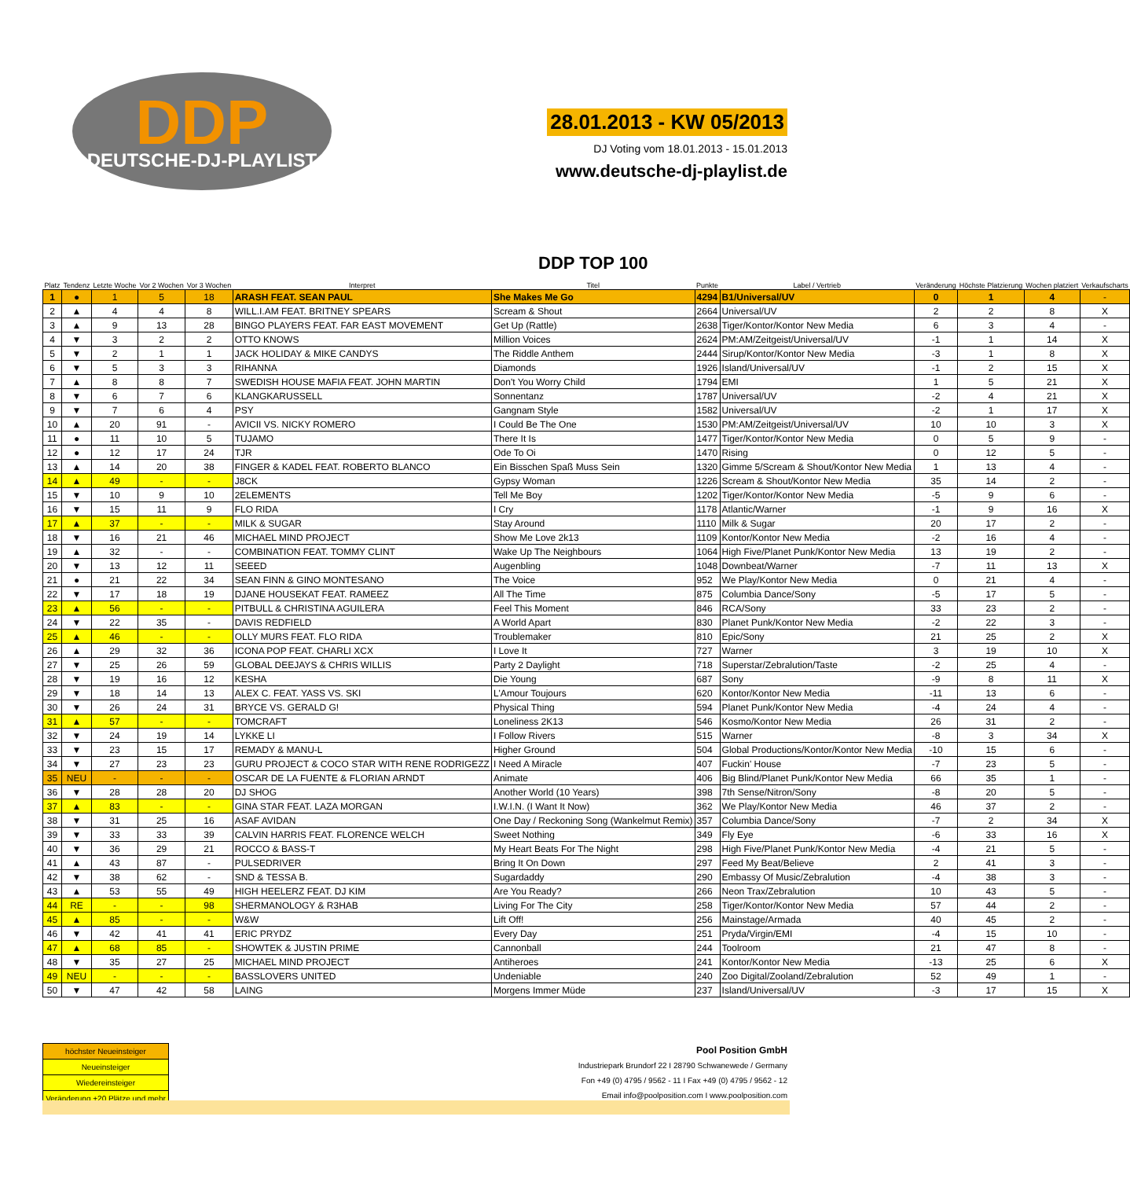DDP DEUTSCHE-DJ-PLAYLIST
28.01.2013 - KW 05/2013
DJ Voting vom 18.01.2013 - 15.01.2013
www.deutsche-dj-playlist.de
| Platz | Tendenz | Letzte Woche | Vor 2 Wochen | Vor 3 Wochen | Interpret | DDP TOP 100 Titel | Punkte | Label / Vertrieb | Veränderung | Höchste Platzierung | Wochen platziert | Verkaufscharts |
| --- | --- | --- | --- | --- | --- | --- | --- | --- | --- | --- | --- | --- |
| 1 | ● | 1 | 5 | 18 | ARASH FEAT. SEAN PAUL | She Makes Me Go | 4294 | B1/Universal/UV | 0 | 1 | 4 | - |
| 2 | ▲ | 4 | 4 | 8 | WILL.I.AM FEAT. BRITNEY SPEARS | Scream & Shout | 2664 | Universal/UV | 2 | 2 | 8 | X |
| 3 | ▲ | 9 | 13 | 28 | BINGO PLAYERS FEAT. FAR EAST MOVEMENT | Get Up (Rattle) | 2638 | Tiger/Kontor/Kontor New Media | 6 | 3 | 4 | - |
| 4 | ▼ | 3 | 2 | 2 | OTTO KNOWS | Million Voices | 2624 | PM:AM/Zeitgeist/Universal/UV | -1 | 1 | 14 | X |
| 5 | ▼ | 2 | 1 | 1 | JACK HOLIDAY & MIKE CANDYS | The Riddle Anthem | 2444 | Sirup/Kontor/Kontor New Media | -3 | 1 | 8 | X |
| 6 | ▼ | 5 | 3 | 3 | RIHANNA | Diamonds | 1926 | Island/Universal/UV | -1 | 2 | 15 | X |
| 7 | ▲ | 8 | 8 | 7 | SWEDISH HOUSE MAFIA FEAT. JOHN MARTIN | Don't You Worry Child | 1794 | EMI | 1 | 5 | 21 | X |
| 8 | ▼ | 6 | 7 | 6 | KLANGKARUSSELL | Sonnentanz | 1787 | Universal/UV | -2 | 4 | 21 | X |
| 9 | ▼ | 7 | 6 | 4 | PSY | Gangnam Style | 1582 | Universal/UV | -2 | 1 | 17 | X |
| 10 | ▲ | 20 | 91 | - | AVICII VS. NICKY ROMERO | I Could Be The One | 1530 | PM:AM/Zeitgeist/Universal/UV | 10 | 10 | 3 | X |
| 11 | ● | 11 | 10 | 5 | TUJAMO | There It Is | 1477 | Tiger/Kontor/Kontor New Media | 0 | 5 | 9 | - |
| 12 | ● | 12 | 17 | 24 | TJR | Ode To Oi | 1470 | Rising | 0 | 12 | 5 | - |
| 13 | ▲ | 14 | 20 | 38 | FINGER & KADEL FEAT. ROBERTO BLANCO | Ein Bisschen Spaß Muss Sein | 1320 | Gimme 5/Scream & Shout/Kontor New Media | 1 | 13 | 4 | - |
| 14 | ▲ | 49 | - | - | J8CK | Gypsy Woman | 1226 | Scream & Shout/Kontor New Media | 35 | 14 | 2 | - |
| 15 | ▼ | 10 | 9 | 10 | 2ELEMENTS | Tell Me Boy | 1202 | Tiger/Kontor/Kontor New Media | -5 | 9 | 6 | - |
| 16 | ▼ | 15 | 11 | 9 | FLO RIDA | I Cry | 1178 | Atlantic/Warner | -1 | 9 | 16 | X |
| 17 | ▲ | 37 | - | - | MILK & SUGAR | Stay Around | 1110 | Milk & Sugar | 20 | 17 | 2 | - |
| 18 | ▼ | 16 | 21 | 46 | MICHAEL MIND PROJECT | Show Me Love 2k13 | 1109 | Kontor/Kontor New Media | -2 | 16 | 4 | - |
| 19 | ▲ | 32 | - | - | COMBINATION FEAT. TOMMY CLINT | Wake Up The Neighbours | 1064 | High Five/Planet Punk/Kontor New Media | 13 | 19 | 2 | - |
| 20 | ▼ | 13 | 12 | 11 | SEEED | Augenbling | 1048 | Downbeat/Warner | -7 | 11 | 13 | X |
| 21 | ● | 21 | 22 | 34 | SEAN FINN & GINO MONTESANO | The Voice | 952 | We Play/Kontor New Media | 0 | 21 | 4 | - |
| 22 | ▼ | 17 | 18 | 19 | DJANE HOUSEKAT FEAT. RAMEEZ | All The Time | 875 | Columbia Dance/Sony | -5 | 17 | 5 | - |
| 23 | ▲ | 56 | - | - | PITBULL & CHRISTINA AGUILERA | Feel This Moment | 846 | RCA/Sony | 33 | 23 | 2 | - |
| 24 | ▼ | 22 | 35 | - | DAVIS REDFIELD | A World Apart | 830 | Planet Punk/Kontor New Media | -2 | 22 | 3 | - |
| 25 | ▲ | 46 | - | - | OLLY MURS FEAT. FLO RIDA | Troublemaker | 810 | Epic/Sony | 21 | 25 | 2 | X |
| 26 | ▲ | 29 | 32 | 36 | ICONA POP FEAT. CHARLI XCX | I Love It | 727 | Warner | 3 | 19 | 10 | X |
| 27 | ▼ | 25 | 26 | 59 | GLOBAL DEEJAYS & CHRIS WILLIS | Party 2 Daylight | 718 | Superstar/Zebralution/Taste | -2 | 25 | 4 | - |
| 28 | ▼ | 19 | 16 | 12 | KESHA | Die Young | 687 | Sony | -9 | 8 | 11 | X |
| 29 | ▼ | 18 | 14 | 13 | ALEX C. FEAT. YASS VS. SKI | L'Amour Toujours | 620 | Kontor/Kontor New Media | -11 | 13 | 6 | - |
| 30 | ▼ | 26 | 24 | 31 | BRYCE VS. GERALD G! | Physical Thing | 594 | Planet Punk/Kontor New Media | -4 | 24 | 4 | - |
| 31 | ▲ | 57 | - | - | TOMCRAFT | Loneliness 2K13 | 546 | Kosmo/Kontor New Media | 26 | 31 | 2 | - |
| 32 | ▼ | 24 | 19 | 14 | LYKKE LI | I Follow Rivers | 515 | Warner | -8 | 3 | 34 | X |
| 33 | ▼ | 23 | 15 | 17 | REMADY & MANU-L | Higher Ground | 504 | Global Productions/Kontor/Kontor New Media | -10 | 15 | 6 | - |
| 34 | ▼ | 27 | 23 | 23 | GURU PROJECT & COCO STAR WITH RENE RODRIGEZZ | I Need A Miracle | 407 | Fuckin' House | -7 | 23 | 5 | - |
| 35 | NEU | - | - | - | OSCAR DE LA FUENTE & FLORIAN ARNDT | Animate | 406 | Big Blind/Planet Punk/Kontor New Media | 66 | 35 | 1 | - |
| 36 | ▼ | 28 | 28 | 20 | DJ SHOG | Another World (10 Years) | 398 | 7th Sense/Nitron/Sony | -8 | 20 | 5 | - |
| 37 | ▲ | 83 | - | - | GINA STAR FEAT. LAZA MORGAN | I.W.I.N. (I Want It Now) | 362 | We Play/Kontor New Media | 46 | 37 | 2 | - |
| 38 | ▼ | 31 | 25 | 16 | ASAF AVIDAN | One Day / Reckoning Song (Wankelmut Remix) | 357 | Columbia Dance/Sony | -7 | 2 | 34 | X |
| 39 | ▼ | 33 | 33 | 39 | CALVIN HARRIS FEAT. FLORENCE WELCH | Sweet Nothing | 349 | Fly Eye | -6 | 33 | 16 | X |
| 40 | ▼ | 36 | 29 | 21 | ROCCO & BASS-T | My Heart Beats For The Night | 298 | High Five/Planet Punk/Kontor New Media | -4 | 21 | 5 | - |
| 41 | ▲ | 43 | 87 | - | PULSEDRIVER | Bring It On Down | 297 | Feed My Beat/Believe | 2 | 41 | 3 | - |
| 42 | ▼ | 38 | 62 | - | SND & TESSA B. | Sugardaddy | 290 | Embassy Of Music/Zebralution | -4 | 38 | 3 | - |
| 43 | ▲ | 53 | 55 | 49 | HIGH HEELERZ FEAT. DJ KIM | Are You Ready? | 266 | Neon Trax/Zebralution | 10 | 43 | 5 | - |
| 44 | RE | - | - | 98 | SHERMANOLOGY & R3HAB | Living For The City | 258 | Tiger/Kontor/Kontor New Media | 57 | 44 | 2 | - |
| 45 | ▲ | 85 | - | - | W&W | Lift Off! | 256 | Mainstage/Armada | 40 | 45 | 2 | - |
| 46 | ▼ | 42 | 41 | 41 | ERIC PRYDZ | Every Day | 251 | Pryda/Virgin/EMI | -4 | 15 | 10 | - |
| 47 | ▲ | 68 | 85 | - | SHOWTEK & JUSTIN PRIME | Cannonball | 244 | Toolroom | 21 | 47 | 8 | - |
| 48 | ▼ | 35 | 27 | 25 | MICHAEL MIND PROJECT | Antiheroes | 241 | Kontor/Kontor New Media | -13 | 25 | 6 | X |
| 49 | NEU | - | - | - | BASSLOVERS UNITED | Undeniable | 240 | Zoo Digital/Zooland/Zebralution | 52 | 49 | 1 | - |
| 50 | ▼ | 47 | 42 | 58 | LAING | Morgens Immer Müde | 237 | Island/Universal/UV | -3 | 17 | 15 | X |
| höchster Neueinsteiger |
| Neueinsteiger |
| Wiedereinsteiger |
| Veränderung +20 Plätze und mehr |
Pool Position GmbH
Industriepark Brundorf 22 I 28790 Schwanewede / Germany
Fon +49 (0) 4795 / 9562 - 11 I Fax +49 (0) 4795 / 9562 - 12
Email info@poolposition.com I www.poolposition.com